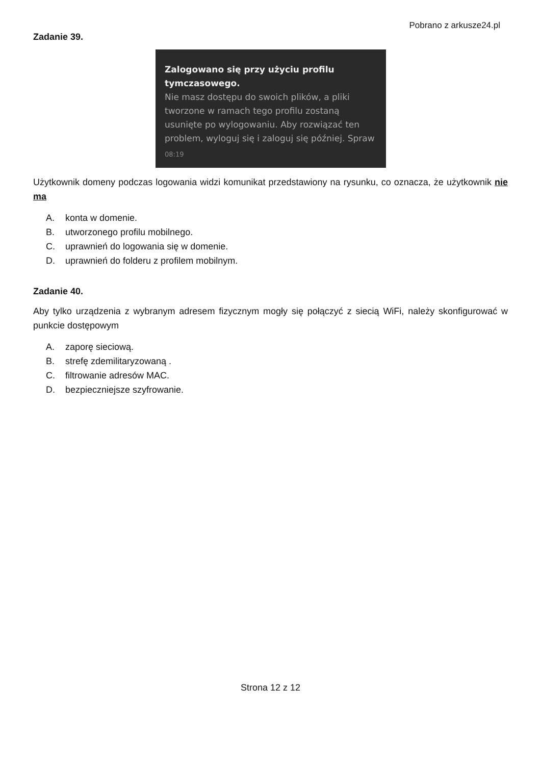Pobrano z arkusze24.pl
Zadanie 39.
Zalogowano się przy użyciu profilu tymczasowego.
Nie masz dostępu do swoich plików, a pliki tworzone w ramach tego profilu zostaną usunięte po wylogowaniu. Aby rozwiązać ten problem, wyloguj się i zaloguj się później. Spraw
08:19
Użytkownik domeny podczas logowania widzi komunikat przedstawiony na rysunku, co oznacza, że użytkownik nie ma
A. konta w domenie.
B. utworzonego profilu mobilnego.
C. uprawnień do logowania się w domenie.
D. uprawnień do folderu z profilem mobilnym.
Zadanie 40.
Aby tylko urządzenia z wybranym adresem fizycznym mogły się połączyć z siecią WiFi, należy skonfigurować w punkcie dostępowym
A. zaporę sieciową.
B. strefę zdemilitaryzowaną .
C. filtrowanie adresów MAC.
D. bezpieczniejsze szyfrowanie.
Strona 12 z 12